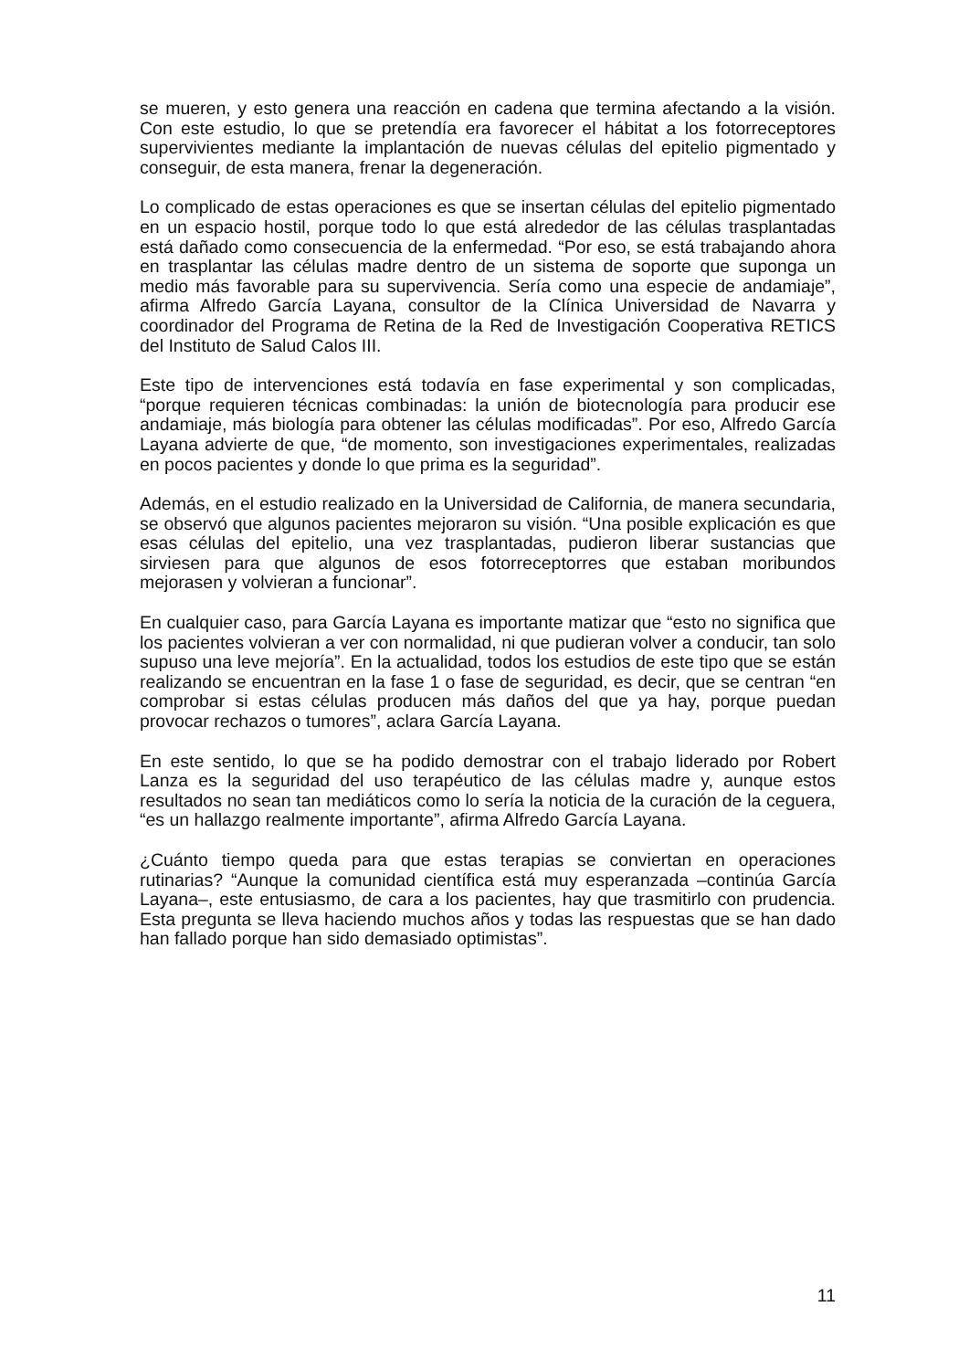se mueren, y esto genera una reacción en cadena que termina afectando a la visión. Con este estudio, lo que se pretendía era favorecer el hábitat a los fotorreceptores supervivientes mediante la implantación de nuevas células del epitelio pigmentado y conseguir, de esta manera, frenar la degeneración.
Lo complicado de estas operaciones es que se insertan células del epitelio pigmentado en un espacio hostil, porque todo lo que está alrededor de las células trasplantadas está dañado como consecuencia de la enfermedad. “Por eso, se está trabajando ahora en trasplantar las células madre dentro de un sistema de soporte que suponga un medio más favorable para su supervivencia. Sería como una especie de andamiaje”, afirma Alfredo García Layana, consultor de la Clínica Universidad de Navarra y coordinador del Programa de Retina de la Red de Investigación Cooperativa RETICS del Instituto de Salud Calos III.
Este tipo de intervenciones está todavía en fase experimental y son complicadas, “porque requieren técnicas combinadas: la unión de biotecnología para producir ese andamiaje, más biología para obtener las células modificadas”. Por eso, Alfredo García Layana advierte de que, “de momento, son investigaciones experimentales, realizadas en pocos pacientes y donde lo que prima es la seguridad”.
Además, en el estudio realizado en la Universidad de California, de manera secundaria, se observó que algunos pacientes mejoraron su visión. “Una posible explicación es que esas células del epitelio, una vez trasplantadas, pudieron liberar sustancias que sirviesen para que algunos de esos fotorreceptorres que estaban moribundos mejorasen y volvieran a funcionar”.
En cualquier caso, para García Layana es importante matizar que “esto no significa que los pacientes volvieran a ver con normalidad, ni que pudieran volver a conducir, tan solo supuso una leve mejoría”. En la actualidad, todos los estudios de este tipo que se están realizando se encuentran en la fase 1 o fase de seguridad, es decir, que se centran “en comprobar si estas células producen más daños del que ya hay, porque puedan provocar rechazos o tumores”, aclara García Layana.
En este sentido, lo que se ha podido demostrar con el trabajo liderado por Robert Lanza es la seguridad del uso terapéutico de las células madre y, aunque estos resultados no sean tan mediáticos como lo sería la noticia de la curación de la ceguera, “es un hallazgo realmente importante”, afirma Alfredo García Layana.
¿Cuánto tiempo queda para que estas terapias se conviertan en operaciones rutinarias? “Aunque la comunidad científica está muy esperanzada –continúa García Layana–, este entusiasmo, de cara a los pacientes, hay que trasmitirlo con prudencia. Esta pregunta se lleva haciendo muchos años y todas las respuestas que se han dado han fallado porque han sido demasiado optimistas”.
11